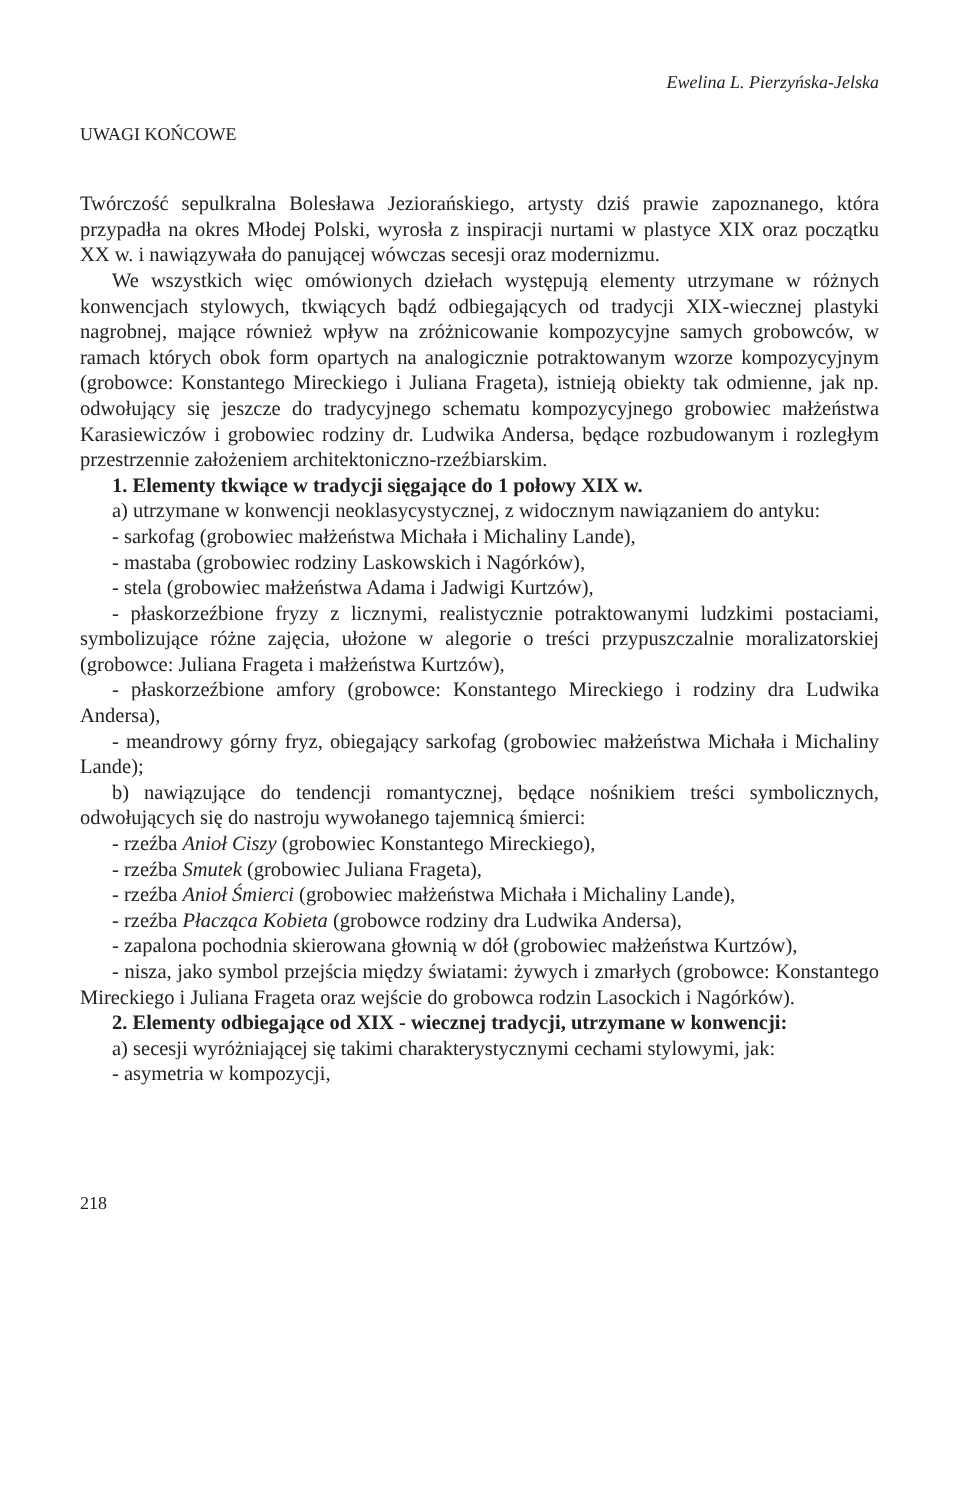Ewelina L. Pierzyńska-Jelska
UWAGI KOŃCOWE
Twórczość sepulkralna Bolesława Jeziorańskiego, artysty dziś prawie zapoznanego, która przypadła na okres Młodej Polski, wyrosła z inspiracji nurtami w plastyce XIX oraz początku XX w. i nawiązywała do panującej wówczas secesji oraz modernizmu.
We wszystkich więc omówionych dziełach występują elementy utrzymane w różnych konwencjach stylowych, tkwiących bądź odbiegających od tradycji XIX-wiecznej plastyki nagrobnej, mające również wpływ na zróżnicowanie kompozycyjne samych grobowców, w ramach których obok form opartych na analogicznie potraktowanym wzorze kompozycyjnym (grobowce: Konstantego Mireckiego i Juliana Frageta), istnieją obiekty tak odmienne, jak np. odwołujący się jeszcze do tradycyjnego schematu kompozycyjnego grobowiec małżeństwa Karasiewiczów i grobowiec rodziny dr. Ludwika Andersa, będące rozbudowanym i rozległym przestrzennie założeniem architektoniczno-rzeźbiarskim.
1. Elementy tkwiące w tradycji sięgające do 1 połowy XIX w.
a) utrzymane w konwencji neoklasycystycznej, z widocznym nawiązaniem do antyku:
- sarkofag (grobowiec małżeństwa Michała i Michaliny Lande),
- mastaba (grobowiec rodziny Laskowskich i Nagórków),
- stela (grobowiec małżeństwa Adama i Jadwigi Kurtzów),
- płaskorzeźbione fryzy z licznymi, realistycznie potraktowanymi ludzkimi postaciami, symbolizujące różne zajęcia, ułożone w alegorie o treści przypuszczalnie moralizatorskiej (grobowce: Juliana Frageta i małżeństwa Kurtzów),
- płaskorzeźbione amfory (grobowce: Konstantego Mireckiego i rodziny dra Ludwika Andersa),
- meandrowy górny fryz, obiegający sarkofag (grobowiec małżeństwa Michała i Michaliny Lande);
b) nawiązujące do tendencji romantycznej, będące nośnikiem treści symbolicznych, odwołujących się do nastroju wywołanego tajemnicą śmierci:
- rzeźba Anioł Ciszy (grobowiec Konstantego Mireckiego),
- rzeźba Smutek (grobowiec Juliana Frageta),
- rzeźba Anioł Śmierci (grobowiec małżeństwa Michała i Michaliny Lande),
- rzeźba Płacząca Kobieta (grobowce rodziny dra Ludwika Andersa),
- zapalona pochodnia skierowana głownią w dół (grobowiec małżeństwa Kurtzów),
- nisza, jako symbol przejścia między światami: żywych i zmarłych (grobowce: Konstantego Mireckiego i Juliana Frageta oraz wejście do grobowca rodzin Lasockich i Nagórków).
2. Elementy odbiegające od XIX - wiecznej tradycji, utrzymane w konwencji:
a) secesji wyróżniającej się takimi charakterystycznymi cechami stylowymi, jak:
- asymetria w kompozycji,
218